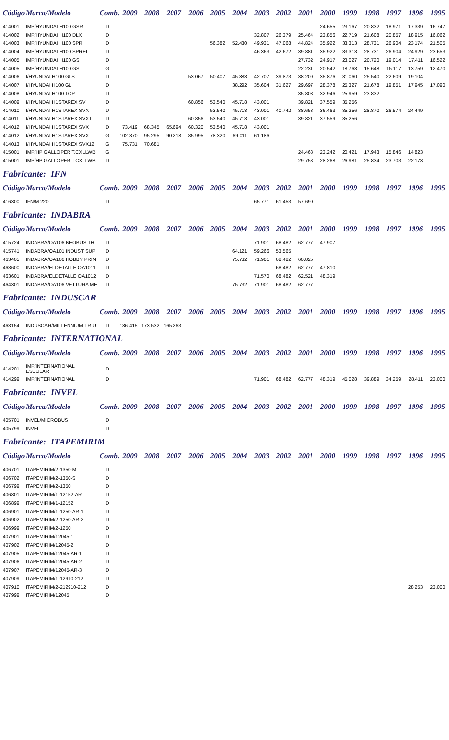| Código | Marca/Modelo | Comb. | 2009 | 2008 | 2007 | 2006 | 2005 | 2004 | 2003 | 2002 | 2001 | 2000 | 1999 | 1998 | 1997 | 1996 | 1995 |
| --- | --- | --- | --- | --- | --- | --- | --- | --- | --- | --- | --- | --- | --- | --- | --- | --- | --- |
| 414001 | IMP/HYUNDAI H100 GSR | D | | | | | | | | | | 24.655 | 23.167 | 20.832 | 18.971 | 17.339 | 16.747 |
| 414002 | IMP/HYUNDAI H100 DLX | D | | | | | | | 32.807 | 26.379 | 25.464 | 23.856 | 22.719 | 21.608 | 20.857 | 18.915 | 16.062 |
| 414003 | IMP/HYUNDAI H100 SPR | D | | | | | 56.382 | 52.430 | 49.931 | 47.068 | 44.824 | 35.922 | 33.313 | 28.731 | 26.904 | 23.174 | 21.505 |
| 414004 | IMP/HYUNDAI H100 SPREL | D | | | | | | | 46.363 | 42.672 | 39.881 | 35.922 | 33.313 | 28.731 | 26.904 | 24.929 | 23.653 |
| 414005 | IMP/HYUNDAI H100 GS | D | | | | | | | | | 27.732 | 24.917 | 23.027 | 20.720 | 19.014 | 17.411 | 16.522 |
| 414005 | IMP/HYUNDAI H100 GS | G | | | | | | | | | 22.231 | 20.542 | 18.768 | 15.648 | 15.117 | 13.759 | 12.470 |
| 414006 | I/HYUNDAI H100 GLS | D | | | | 53.067 | 50.407 | 45.888 | 42.707 | 39.873 | 38.209 | 35.876 | 31.060 | 25.540 | 22.609 | 19.104 | |
| 414007 | I/HYUNDAI H100 GL | D | | | | | | 38.292 | 35.604 | 31.627 | 29.697 | 28.378 | 25.327 | 21.678 | 19.851 | 17.945 | 17.090 |
| 414008 | I/HYUNDAI H100 TOP | D | | | | | | | | | 35.808 | 32.946 | 25.959 | 23.832 | | | |
| 414009 | I/HYUNDAI H1STAREX SV | D | | | | 60.856 | 53.540 | 45.718 | 43.001 | | 39.821 | 37.559 | 35.256 | | | | |
| 414010 | I/HYUNDAI H1STAREX SVX | D | | | | | 53.540 | 45.718 | 43.001 | 40.742 | 38.658 | 36.463 | 35.256 | 28.870 | 26.574 | 24.449 | |
| 414011 | I/HYUNDAI H1STAREX SVXT | D | | | | 60.856 | 53.540 | 45.718 | 43.001 | | 39.821 | 37.559 | 35.256 | | | | |
| 414012 | I/HYUNDAI H1STAREX SVX | D | 73.419 | 68.345 | 65.694 | 60.320 | 53.540 | 45.718 | 43.001 | | | | | | | | |
| 414012 | I/HYUNDAI H1STAREX SVX | G | 102.370 | 95.295 | 90.218 | 85.995 | 78.320 | 69.011 | 61.186 | | | | | | | | |
| 414013 | I/HYUNDAI H1STAREX SVX12 | G | 75.731 | 70.681 | | | | | | | | | | | | | |
| 415001 | IMP/HP GALLOPER T.CXLLWB | G | | | | | | | | | 24.468 | 23.242 | 20.421 | 17.943 | 15.846 | 14.823 | |
| 415001 | IMP/HP GALLOPER T.CXLLWB | D | | | | | | | | | 29.758 | 28.268 | 26.981 | 25.834 | 23.703 | 22.173 | |
Fabricante: IFN
| Código | Marca/Modelo | Comb. | 2009 | 2008 | 2007 | 2006 | 2005 | 2004 | 2003 | 2002 | 2001 | 2000 | 1999 | 1998 | 1997 | 1996 | 1995 |
| --- | --- | --- | --- | --- | --- | --- | --- | --- | --- | --- | --- | --- | --- | --- | --- | --- | --- |
| 416300 | IFN/M 220 | D | | | | | | | 65.771 | 61.453 | 57.690 | | | | | | |
Fabricante: INDABRA
| Código | Marca/Modelo | Comb. | 2009 | 2008 | 2007 | 2006 | 2005 | 2004 | 2003 | 2002 | 2001 | 2000 | 1999 | 1998 | 1997 | 1996 | 1995 |
| --- | --- | --- | --- | --- | --- | --- | --- | --- | --- | --- | --- | --- | --- | --- | --- | --- | --- |
| 415724 | INDABRA/OA106 NEOBUS TH | D | | | | | | | 71.901 | 68.482 | 62.777 | 47.907 | | | | | |
| 415741 | INDABRA/OA101 INDUST SUP | D | | | | | | 64.121 | 59.266 | 53.565 | | | | | | | |
| 463405 | INDABRA/OA106 HOBBY PRIN | D | | | | | | 75.732 | 71.901 | 68.482 | 60.825 | | | | | | |
| 463600 | INDABRA/ELDETALLE OA1011 | D | | | | | | | | 68.482 | 62.777 | 47.810 | | | | | |
| 463601 | INDABRA/ELDETALLE OA1012 | D | | | | | | | 71.570 | 68.482 | 62.521 | 48.319 | | | | | |
| 464301 | INDABRA/OA106 VETTURA ME | D | | | | | | 75.732 | 71.901 | 68.482 | 62.777 | | | | | | |
Fabricante: INDUSCAR
| Código | Marca/Modelo | Comb. | 2009 | 2008 | 2007 | 2006 | 2005 | 2004 | 2003 | 2002 | 2001 | 2000 | 1999 | 1998 | 1997 | 1996 | 1995 |
| --- | --- | --- | --- | --- | --- | --- | --- | --- | --- | --- | --- | --- | --- | --- | --- | --- | --- |
| 463154 | INDUSCAR/MILLENNIUM TR U | D | 186.415 | 173.532 | 165.263 | | | | | | | | | | | | |
Fabricante: INTERNATIONAL
| Código | Marca/Modelo | Comb. | 2009 | 2008 | 2007 | 2006 | 2005 | 2004 | 2003 | 2002 | 2001 | 2000 | 1999 | 1998 | 1997 | 1996 | 1995 |
| --- | --- | --- | --- | --- | --- | --- | --- | --- | --- | --- | --- | --- | --- | --- | --- | --- | --- |
| 414201 | IMP/INTERNATIONAL ESCOLAR | D | | | | | | | | | | | | | | | |
| 414299 | IMP/INTERNATIONAL | D | | | | | | | 71.901 | 68.482 | 62.777 | 48.319 | 45.028 | 39.889 | 34.259 | 28.411 | 23.000 |
Fabricante: INVEL
| Código | Marca/Modelo | Comb. | 2009 | 2008 | 2007 | 2006 | 2005 | 2004 | 2003 | 2002 | 2001 | 2000 | 1999 | 1998 | 1997 | 1996 | 1995 |
| --- | --- | --- | --- | --- | --- | --- | --- | --- | --- | --- | --- | --- | --- | --- | --- | --- | --- |
| 405701 | INVEL/MICROBUS | D | | | | | | | | | | | | | | | |
| 405799 | INVEL | D | | | | | | | | | | | | | | | |
Fabricante: ITAPEMIRIM
| Código | Marca/Modelo | Comb. | 2009 | 2008 | 2007 | 2006 | 2005 | 2004 | 2003 | 2002 | 2001 | 2000 | 1999 | 1998 | 1997 | 1996 | 1995 |
| --- | --- | --- | --- | --- | --- | --- | --- | --- | --- | --- | --- | --- | --- | --- | --- | --- | --- |
| 406701 | ITAPEMIRIM/2-1350-M | D | | | | | | | | | | | | | | | |
| 406702 | ITAPEMIRIM/2-1350-S | D | | | | | | | | | | | | | | | |
| 406799 | ITAPEMIRIM/2-1350 | D | | | | | | | | | | | | | | | |
| 406801 | ITAPEMIRIM/1-12152-AR | D | | | | | | | | | | | | | | | |
| 406899 | ITAPEMIRIM/1-12152 | D | | | | | | | | | | | | | | | |
| 406901 | ITAPEMIRIM/1-1250-AR-1 | D | | | | | | | | | | | | | | | |
| 406902 | ITAPEMIRIM/2-1250-AR-2 | D | | | | | | | | | | | | | | | |
| 406999 | ITAPEMIRIM/2-1250 | D | | | | | | | | | | | | | | | |
| 407901 | ITAPEMIRIM/12045-1 | D | | | | | | | | | | | | | | | |
| 407902 | ITAPEMIRIM/12045-2 | D | | | | | | | | | | | | | | | |
| 407905 | ITAPEMIRIM/12045-AR-1 | D | | | | | | | | | | | | | | | |
| 407906 | ITAPEMIRIM/12045-AR-2 | D | | | | | | | | | | | | | | | |
| 407907 | ITAPEMIRIM/12045-AR-3 | D | | | | | | | | | | | | | | | |
| 407909 | ITAPEMIRIM/1-12910-212 | D | | | | | | | | | | | | | | | |
| 407910 | ITAPEMIRIM/2-212910-212 | D | | | | | | | | | | | | | | 28.253 | 23.000 |
| 407999 | ITAPEMIRIM/12045 | D | | | | | | | | | | | | | | | |